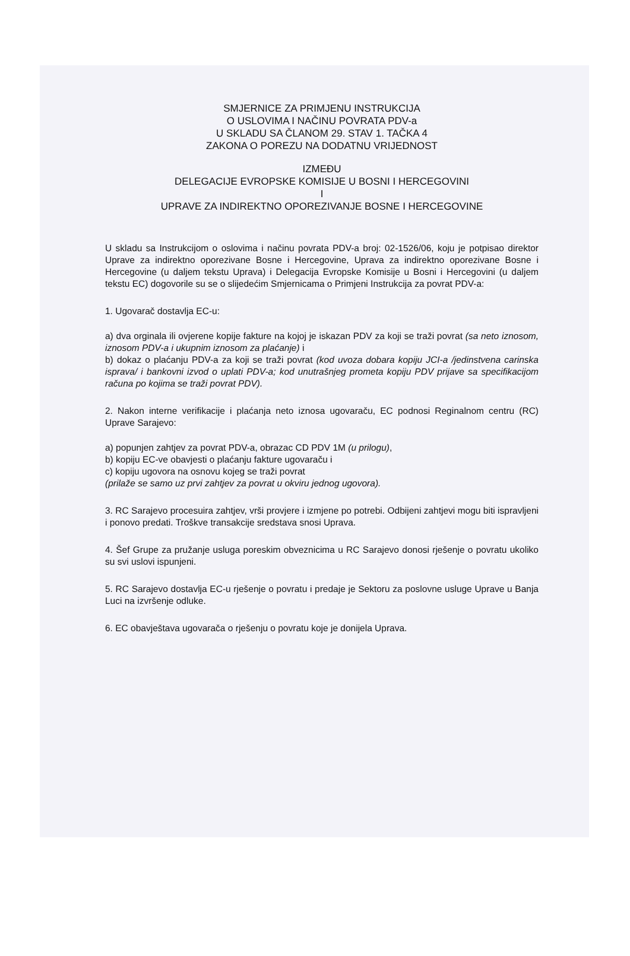SMJERNICE ZA PRIMJENU INSTRUKCIJA
O USLOVIMA I NAČINU POVRATA PDV-a
U SKLADU SA ČLANOM 29. STAV 1. TAČKA 4
ZAKONA O POREZU NA DODATNU VRIJEDNOST
IZMEĐU
DELEGACIJE EVROPSKE KOMISIJE U BOSNI I HERCEGOVINI
I
UPRAVE ZA INDIREKTNO OPOREZIVANJE BOSNE I HERCEGOVINE
U skladu sa Instrukcijom o oslovima i načinu povrata PDV-a broj: 02-1526/06, koju je potpisao direktor Uprave za indirektno oporezivane Bosne i Hercegovine, Uprava za indirektno oporezivane Bosne i Hercegovine (u daljem tekstu Uprava) i Delegacija Evropske Komisije u Bosni i Hercegovini (u daljem tekstu EC) dogovorile su se o slijedećim Smjernicama o Primjeni Instrukcija za povrat PDV-a:
1. Ugovarač dostavlja EC-u:
a) dva orginala ili ovjerene kopije fakture na kojoj je iskazan PDV za koji se traži povrat (sa neto iznosom, iznosom PDV-a i ukupnim iznosom za plaćanje) i
b) dokaz o plaćanju PDV-a za koji se traži povrat (kod uvoza dobara kopiju JCI-a /jedinstvena carinska isprava/ i bankovni izvod o uplati PDV-a; kod unutrašnjeg prometa kopiju PDV prijave sa specifikacijom računa po kojima se traži povrat PDV).
2. Nakon interne verifikacije i plaćanja neto iznosa ugovaraču, EC podnosi Reginalnom centru (RC) Uprave Sarajevo:
a) popunjen zahtjev za povrat PDV-a, obrazac CD PDV 1M (u prilogu),
b) kopiju EC-ve obavjesti o plaćanju fakture ugovaraču i
c) kopiju ugovora na osnovu kojeg se traži povrat
(prilaže se samo uz prvi zahtjev za povrat u okviru jednog ugovora).
3. RC Sarajevo procesuira zahtjev, vrši provjere i izmjene po potrebi. Odbijeni zahtjevi mogu biti ispravljeni i ponovo predati. Troškve transakcije sredstava snosi Uprava.
4. Šef Grupe za pružanje usluga poreskim obveznicima u RC Sarajevo donosi rješenje o povratu ukoliko su svi uslovi ispunjeni.
5. RC Sarajevo dostavlja EC-u rješenje o povratu i predaje je Sektoru za poslovne usluge Uprave u Banja Luci na izvršenje odluke.
6. EC obavještava ugovarača o rješenju o povratu koje je donijela Uprava.